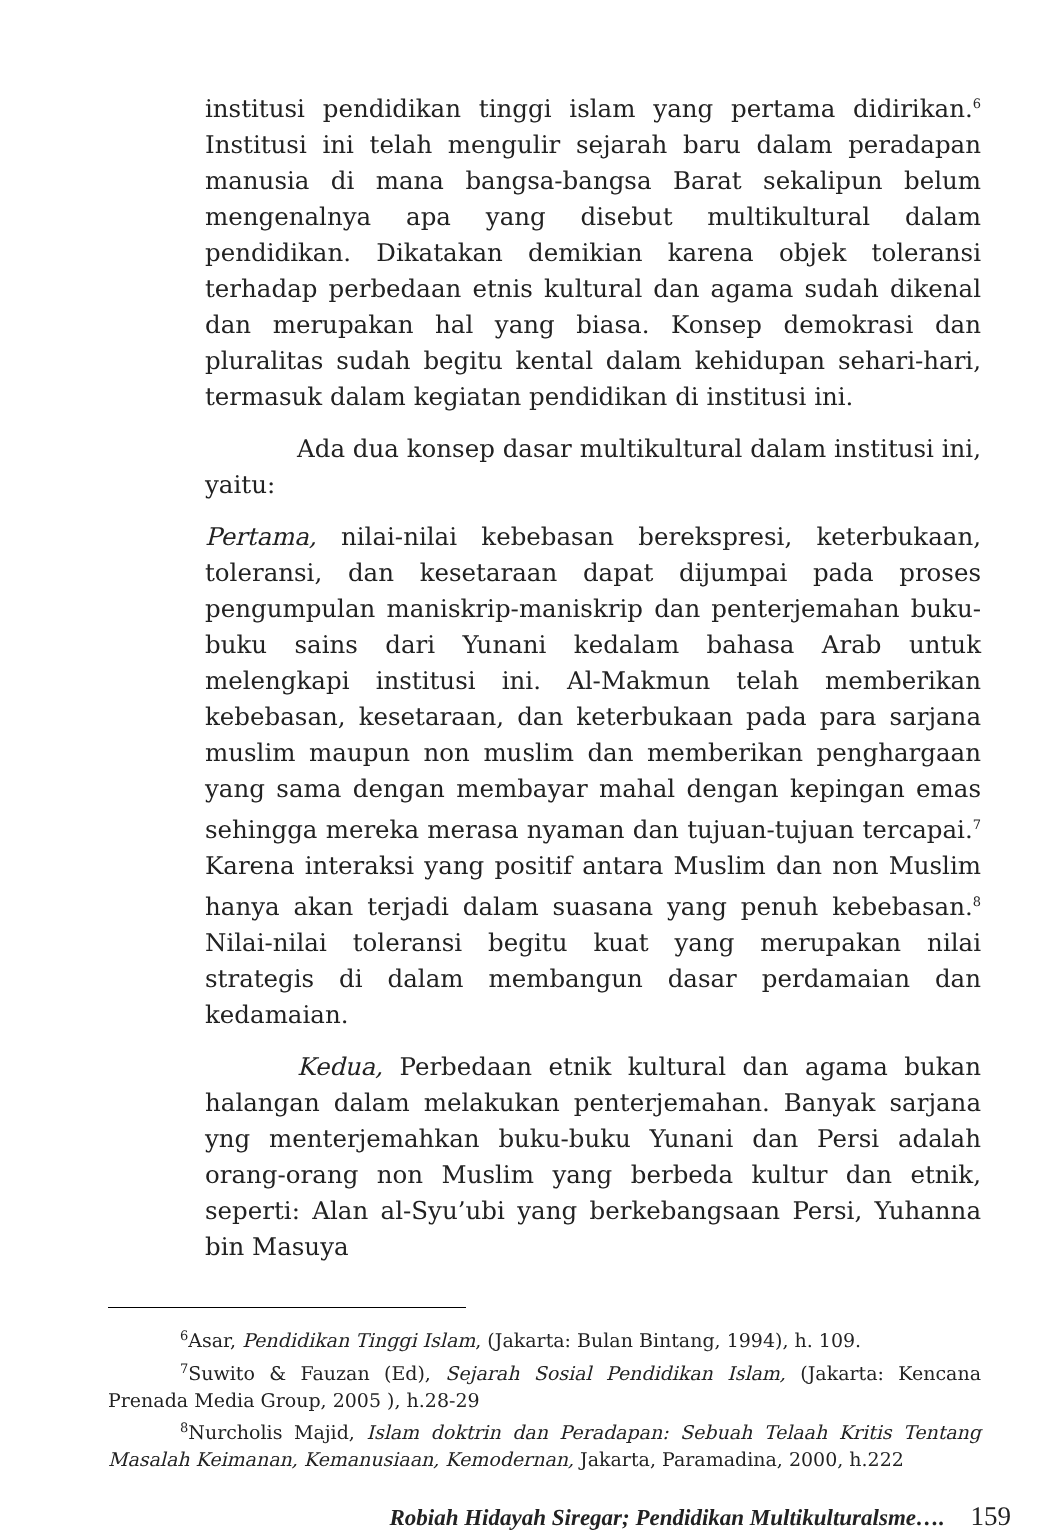institusi pendidikan tinggi islam yang pertama didirikan.<sup>6</sup> Institusi ini telah mengulir sejarah baru dalam peradapan manusia di mana bangsa-bangsa Barat sekalipun belum mengenalnya apa yang disebut multikultural dalam pendidikan. Dikatakan demikian karena objek toleransi terhadap perbedaan etnis kultural dan agama sudah dikenal dan merupakan hal yang biasa. Konsep demokrasi dan pluralitas sudah begitu kental dalam kehidupan sehari-hari, termasuk dalam kegiatan pendidikan di institusi ini.
Ada dua konsep dasar multikultural dalam institusi ini, yaitu:
Pertama, nilai-nilai kebebasan berekspresi, keterbukaan, toleransi, dan kesetaraan dapat dijumpai pada proses pengumpulan maniskrip-maniskrip dan penterjemahan buku-buku sains dari Yunani kedalam bahasa Arab untuk melengkapi institusi ini. Al-Makmun telah memberikan kebebasan, kesetaraan, dan keterbukaan pada para sarjana muslim maupun non muslim dan memberikan penghargaan yang sama dengan membayar mahal dengan kepingan emas sehingga mereka merasa nyaman dan tujuan-tujuan tercapai.<sup>7</sup> Karena interaksi yang positif antara Muslim dan non Muslim hanya akan terjadi dalam suasana yang penuh kebebasan.<sup>8</sup> Nilai-nilai toleransi begitu kuat yang merupakan nilai strategis di dalam membangun dasar perdamaian dan kedamaian.
Kedua, Perbedaan etnik kultural dan agama bukan halangan dalam melakukan penterjemahan. Banyak sarjana yng menterjemahkan buku-buku Yunani dan Persi adalah orang-orang non Muslim yang berbeda kultur dan etnik, seperti: Alan al-Syu’ubi yang berkebangsaan Persi, Yuhanna bin Masuya
<sup>6</sup> Asar, Pendidikan Tinggi Islam, (Jakarta: Bulan Bintang, 1994), h. 109.
<sup>7</sup> Suwito & Fauzan (Ed), Sejarah Sosial Pendidikan Islam, (Jakarta: Kencana Prenada Media Group, 2005 ), h.28-29
<sup>8</sup> Nurcholis Majid, Islam doktrin dan Peradapan: Sebuah Telaah Kritis Tentang Masalah Keimanan, Kemanusiaan, Kemodernan, Jakarta, Paramadina, 2000, h.222
Robiah Hidayah Siregar; Pendidikan Multikulturalsme…. 159